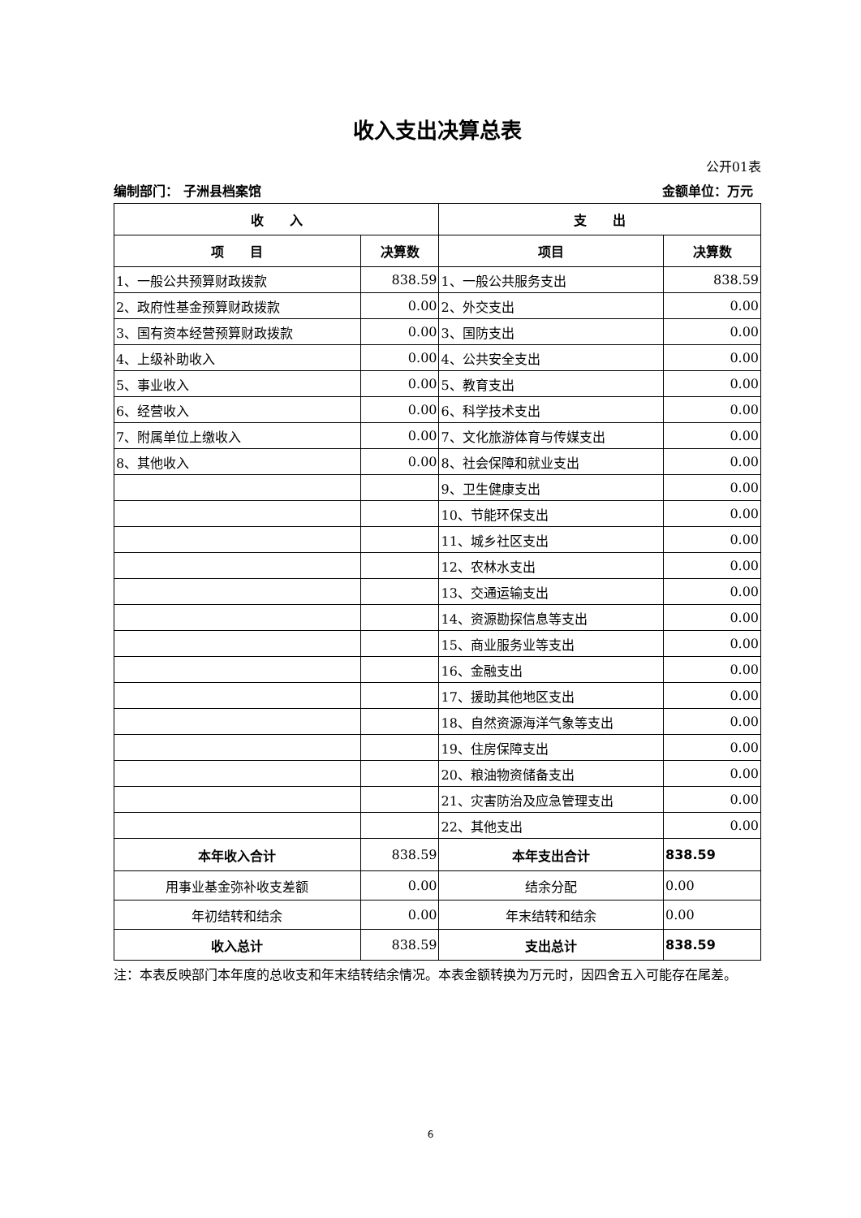收入支出决算总表
公开01表
编制部门： 子洲县档案馆 金额单位：万元
| 收 入 | | 支 出 | |
| --- | --- | --- | --- |
| 项 目 | 决算数 | 项目 | 决算数 |
| 1、一般公共预算财政拨款 | 838.59 | 1、一般公共服务支出 | 838.59 |
| 2、政府性基金预算财政拨款 | 0.00 | 2、外交支出 | 0.00 |
| 3、国有资本经营预算财政拨款 | 0.00 | 3、国防支出 | 0.00 |
| 4、上级补助收入 | 0.00 | 4、公共安全支出 | 0.00 |
| 5、事业收入 | 0.00 | 5、教育支出 | 0.00 |
| 6、经营收入 | 0.00 | 6、科学技术支出 | 0.00 |
| 7、附属单位上缴收入 | 0.00 | 7、文化旅游体育与传媒支出 | 0.00 |
| 8、其他收入 | 0.00 | 8、社会保障和就业支出 | 0.00 |
| | | 9、卫生健康支出 | 0.00 |
| | | 10、节能环保支出 | 0.00 |
| | | 11、城乡社区支出 | 0.00 |
| | | 12、农林水支出 | 0.00 |
| | | 13、交通运输支出 | 0.00 |
| | | 14、资源勘探信息等支出 | 0.00 |
| | | 15、商业服务业等支出 | 0.00 |
| | | 16、金融支出 | 0.00 |
| | | 17、援助其他地区支出 | 0.00 |
| | | 18、自然资源海洋气象等支出 | 0.00 |
| | | 19、住房保障支出 | 0.00 |
| | | 20、粮油物资储备支出 | 0.00 |
| | | 21、灾害防治及应急管理支出 | 0.00 |
| | | 22、其他支出 | 0.00 |
| 本年收入合计 | 838.59 | 本年支出合计 | 838.59 |
| 用事业基金弥补收支差额 | 0.00 | 结余分配 | 0.00 |
| 年初结转和结余 | 0.00 | 年末结转和结余 | 0.00 |
| 收入总计 | 838.59 | 支出总计 | 838.59 |
注：本表反映部门本年度的总收支和年末结转结余情况。本表金额转换为万元时，因四舍五入可能存在尾差。
6